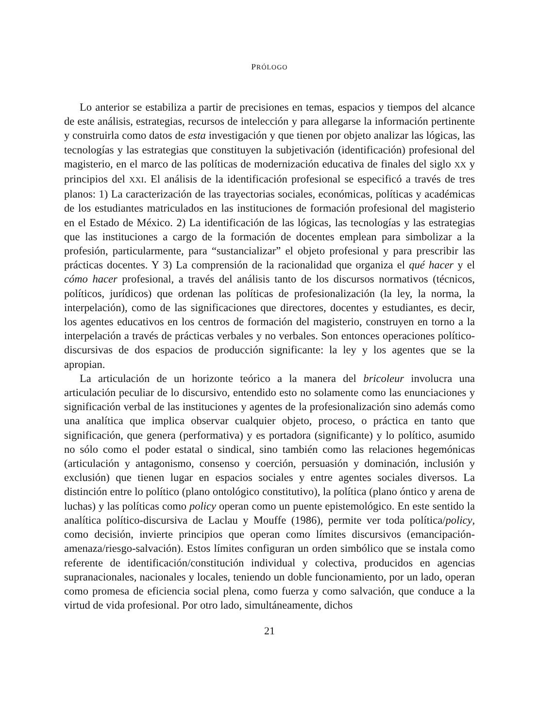PRÓLOGO
Lo anterior se estabiliza a partir de precisiones en temas, espacios y tiempos del alcance de este análisis, estrategias, recursos de intelección y para allegarse la información pertinente y construirla como datos de esta investigación y que tienen por objeto analizar las lógicas, las tecnologías y las estrategias que constituyen la subjetivación (identificación) profesional del magisterio, en el marco de las políticas de modernización educativa de finales del siglo XX y principios del XXI. El análisis de la identificación profesional se especificó a través de tres planos: 1) La caracterización de las trayectorias sociales, económicas, políticas y académicas de los estudiantes matriculados en las instituciones de formación profesional del magisterio en el Estado de México. 2) La identificación de las lógicas, las tecnologías y las estrategias que las instituciones a cargo de la formación de docentes emplean para simbolizar a la profesión, particularmente, para “sustancializar” el objeto profesional y para prescribir las prácticas docentes. Y 3) La comprensión de la racionalidad que organiza el qué hacer y el cómo hacer profesional, a través del análisis tanto de los discursos normativos (técnicos, políticos, jurídicos) que ordenan las políticas de profesionalización (la ley, la norma, la interpelación), como de las significaciones que directores, docentes y estudiantes, es decir, los agentes educativos en los centros de formación del magisterio, construyen en torno a la interpelación a través de prácticas verbales y no verbales. Son entonces operaciones político-discursivas de dos espacios de producción significante: la ley y los agentes que se la apropian.
La articulación de un horizonte teórico a la manera del bricoleur involucra una articulación peculiar de lo discursivo, entendido esto no solamente como las enunciaciones y significación verbal de las instituciones y agentes de la profesionalización sino además como una analítica que implica observar cualquier objeto, proceso, o práctica en tanto que significación, que genera (performativa) y es portadora (significante) y lo político, asumido no sólo como el poder estatal o sindical, sino también como las relaciones hegemónicas (articulación y antagonismo, consenso y coerción, persuasión y dominación, inclusión y exclusión) que tienen lugar en espacios sociales y entre agentes sociales diversos. La distinción entre lo político (plano ontológico constitutivo), la política (plano óntico y arena de luchas) y las políticas como policy operan como un puente epistemológico. En este sentido la analítica político-discursiva de Laclau y Mouffe (1986), permite ver toda política/policy, como decisión, invierte principios que operan como límites discursivos (emancipación-amenaza/riesgo-salvación). Estos límites configuran un orden simbólico que se instala como referente de identificación/constitución individual y colectiva, producidos en agencias supranacionales, nacionales y locales, teniendo un doble funcionamiento, por un lado, operan como promesa de eficiencia social plena, como fuerza y como salvación, que conduce a la virtud de vida profesional. Por otro lado, simultáneamente, dichos
21